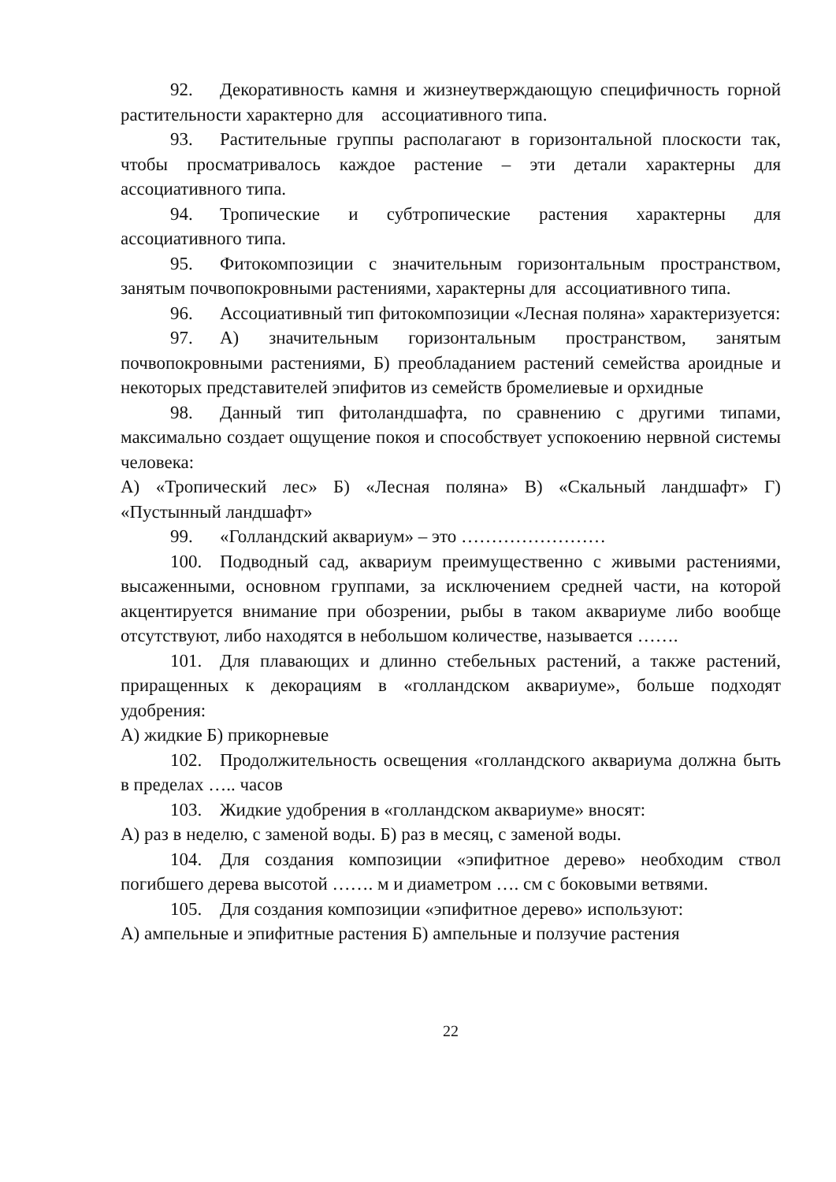92. Декоративность камня и жизнеутверждающую специфичность горной растительности характерно для ассоциативного типа.
93. Растительные группы располагают в горизонтальной плоскости так, чтобы просматривалось каждое растение – эти детали характерны для ассоциативного типа.
94. Тропические и субтропические растения характерны для ассоциативного типа.
95. Фитокомпозиции с значительным горизонтальным пространством, занятым почвопокровными растениями, характерны для ассоциативного типа.
96. Ассоциативный тип фитокомпозиции «Лесная поляна» характеризуется:
97. А) значительным горизонтальным пространством, занятым почвопокровными растениями, Б) преобладанием растений семейства ароидные и некоторых представителей эпифитов из семейств бромелиевые и орхидные
98. Данный тип фитоландшафта, по сравнению с другими типами, максимально создает ощущение покоя и способствует успокоению нервной системы человека:
А) «Тропический лес» Б) «Лесная поляна» В) «Скальный ландшафт» Г) «Пустынный ландшафт»
99. «Голландский аквариум» – это ……………………
100. Подводный сад, аквариум преимущественно с живыми растениями, высаженными, основном группами, за исключением средней части, на которой акцентируется внимание при обозрении, рыбы в таком аквариуме либо вообще отсутствуют, либо находятся в небольшом количестве, называется …….
101. Для плавающих и длинно стебельных растений, а также растений, приращенных к декорациям в «голландском аквариуме», больше подходят удобрения:
А) жидкие Б) прикорневые
102. Продолжительность освещения «голландского аквариума должна быть в пределах ….. часов
103. Жидкие удобрения в «голландском аквариуме» вносят:
А) раз в неделю, с заменой воды. Б) раз в месяц, с заменой воды.
104. Для создания композиции «эпифитное дерево» необходим ствол погибшего дерева высотой ……. м и диаметром …. см с боковыми ветвями.
105. Для создания композиции «эпифитное дерево» используют:
А) ампельные и эпифитные растения Б) ампельные и ползучие растения
22